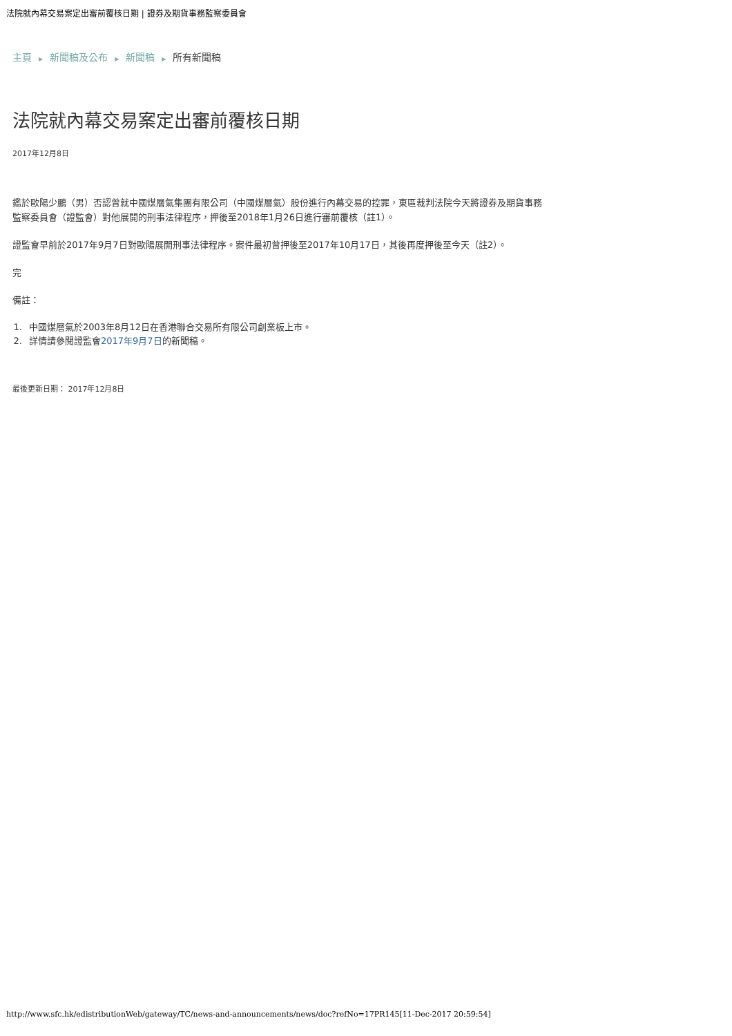法院就內幕交易案定出審前覆核日期 | 證券及期貨事務監察委員會
主頁 ▶ 新聞稿及公布 ▶ 新聞稿 ▶ 所有新聞稿
法院就內幕交易案定出審前覆核日期
2017年12月8日
鑑於歐陽少鵬（男）否認曾就中國煤層氣集團有限公司（中國煤層氣）股份進行內幕交易的控罪，東區裁判法院今天將證券及期貨事務監察委員會（證監會）對他展開的刑事法律程序，押後至2018年1月26日進行審前覆核（註1）。
證監會早前於2017年9月7日對歐陽展開刑事法律程序。案件最初曾押後至2017年10月17日，其後再度押後至今天（註2）。
完
備註：
1. 中國煤層氣於2003年8月12日在香港聯合交易所有限公司創業板上市。
2. 詳情請參閱證監會2017年9月7日的新聞稿。
最後更新日期： 2017年12月8日
http://www.sfc.hk/edistributionWeb/gateway/TC/news-and-announcements/news/doc?refNo=17PR145[11-Dec-2017 20:59:54]